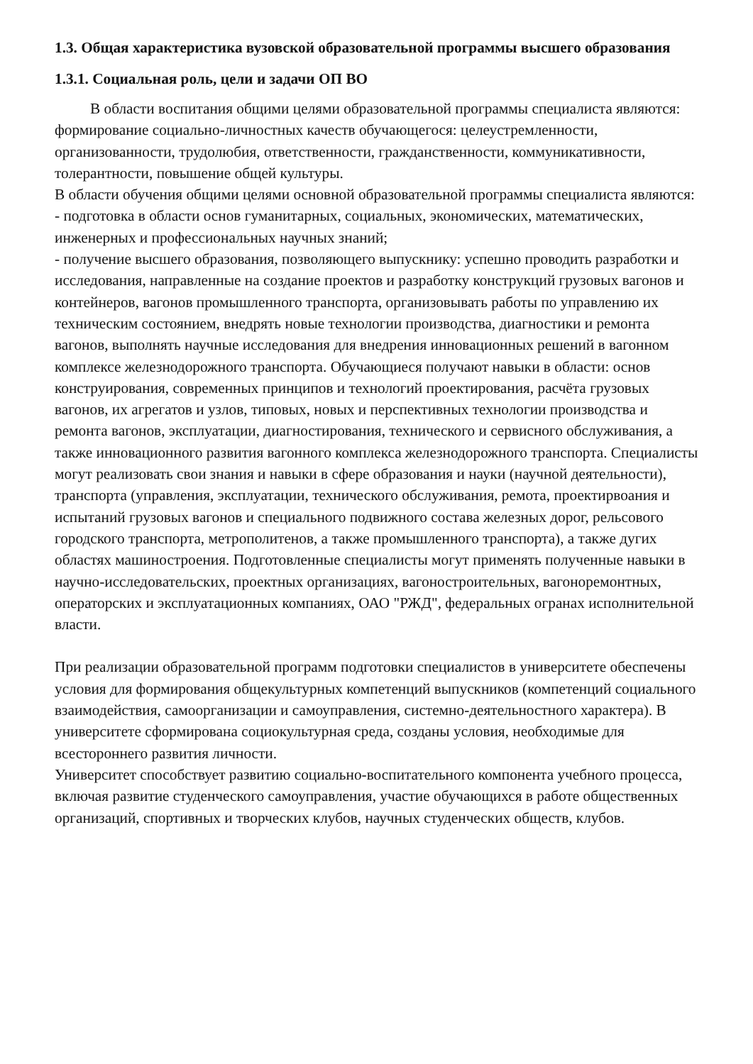1.3. Общая характеристика вузовской образовательной программы высшего образования
1.3.1. Социальная роль, цели и задачи ОП ВО
В области воспитания общими целями образовательной программы специалиста являются: формирование социально-личностных качеств обучающегося: целеустремленности, организованности, трудолюбия, ответственности, гражданственности, коммуникативности, толерантности, повышение общей культуры.
В области обучения общими целями основной образовательной программы специалиста являются:
- подготовка в области основ гуманитарных, социальных, экономических, математических, инженерных и профессиональных научных знаний;
- получение высшего образования, позволяющего выпускнику: успешно проводить разработки и исследования, направленные на создание проектов и разработку конструкций грузовых вагонов и контейнеров, вагонов промышленного транспорта, организовывать работы по управлению их техническим состоянием, внедрять новые технологии производства, диагностики и ремонта вагонов, выполнять научные исследования для внедрения инновационных решений в вагонном комплексе железнодорожного транспорта. Обучающиеся получают навыки в области: основ конструирования, современных принципов и технологий проектирования, расчёта грузовых вагонов, их агрегатов и узлов, типовых, новых и перспективных технологии производства и ремонта вагонов, эксплуатации, диагностирования, технического и сервисного обслуживания, а также инновационного развития вагонного комплекса железнодорожного транспорта. Специалисты могут реализовать свои знания и навыки в сфере образования и науки (научной деятельности), транспорта (управления, эксплуатации, технического обслуживания, ремота, проектирвоания и испытаний грузовых вагонов и специального подвижного состава железных дорог, рельсового городского транспорта, метрополитенов, а также промышленного транспорта), а также дугих областях машиностроения. Подготовленные специалисты могут применять полученные навыки в научно-исследовательских, проектных организациях, вагоностроительных, вагоноремонтных, операторских и эксплуатационных компаниях, ОАО "РЖД", федеральных огранах исполнительной власти.
При реализации образовательной программ подготовки специалистов в университете обеспечены условия для формирования общекультурных компетенций выпускников (компетенций социального взаимодействия, самоорганизации и самоуправления, системно-деятельностного характера). В университете сформирована социокультурная среда, созданы условия, необходимые для всестороннего развития личности.
Университет способствует развитию социально-воспитательного компонента учебного процесса, включая развитие студенческого самоуправления, участие обучающихся в работе общественных организаций, спортивных и творческих клубов, научных студенческих обществ, клубов.